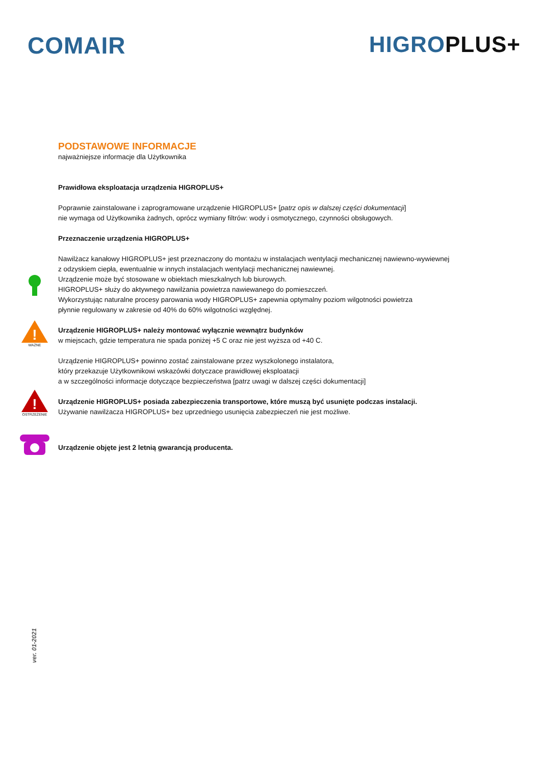COMAIR HIGROPLUS+
PODSTAWOWE INFORMACJE
najważniejsze informacje dla Użytkownika
Prawidłowa eksploatacja urządzenia HIGROPLUS+
Poprawnie zainstalowane i zaprogramowane urządzenie HIGROPLUS+ [patrz opis w dalszej części dokumentacji]
nie wymaga od Użytkownika żadnych, oprócz wymiany filtrów: wody i osmotycznego, czynności obsługowych.
Przeznaczenie urządzenia HIGROPLUS+
Nawilżacz kanałowy HIGROPLUS+ jest przeznaczony do montażu w instalacjach wentylacji mechanicznej nawiewno-wywiewnej
z odzyskiem ciepła, ewentualnie w innych instalacjach wentylacji mechanicznej nawiewnej.
Urządzenie może być stosowane w obiektach mieszkalnych lub biurowych.
HIGROPLUS+ służy do aktywnego nawilżania powietrza nawiewanego do pomieszczeń.
Wykorzystując naturalne procesy parowania wody HIGROPLUS+ zapewnia optymalny poziom wilgotności powietrza
płynnie regulowany w zakresie od 40% do 60% wilgotności względnej.
!
WAŻNE
Urządzenie HIGROPLUS+ należy montować wyłącznie wewnątrz budynków
w miejscach, gdzie temperatura nie spada poniżej +5 C oraz nie jest wyższa od +40 C.
Urządzenie HIGROPLUS+ powinno zostać zainstalowane przez wyszkolonego instalatora,
który przekazuje Użytkownikowi wskazówki dotyczace prawidłowej eksploatacji
a w szczególności informacje dotyczące bezpieczeństwa [patrz uwagi w dalszej części dokumentacji]
!
OSTRZEŻENIE
Urządzenie HIGROPLUS+ posiada zabezpieczenia transportowe, które muszą być usunięte podczas instalacji.
Używanie nawilżacza HIGROPLUS+ bez uprzedniego usunięcia zabezpieczeń nie jest możliwe.
Urządzenie objęte jest 2 letnią gwarancją producenta.
ver. 01-2021